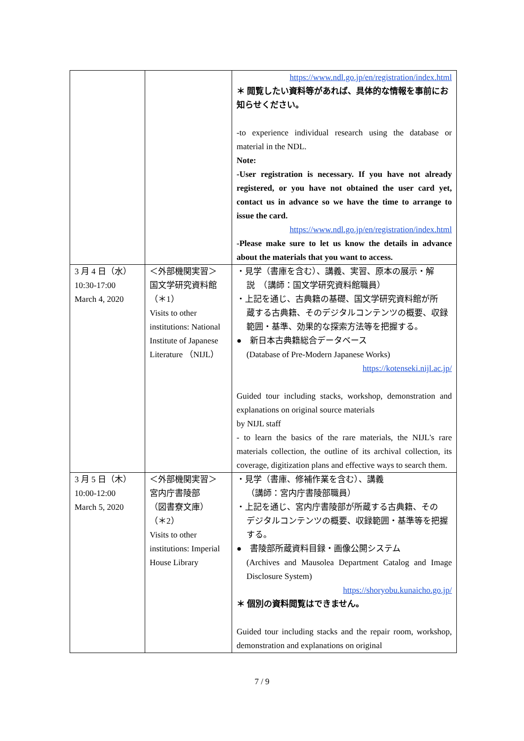| | | https://www.ndl.go.jp/en/registration/index.html ＊ 閲覧したい資料等があれば、具体的な情報を事前にお知らせください。 -to experience individual research using the database or material in the NDL. Note: -User registration is necessary. If you have not already registered, or you have not obtained the user card yet, contact us in advance so we have the time to arrange to issue the card. https://www.ndl.go.jp/en/registration/index.html -Please make sure to let us know the details in advance about the materials that you want to access. |
| 3 月 4 日（水） 10:30-17:00 March 4, 2020 | ＜外部機関実習＞ 国文学研究資料館 （＊1） Visits to other institutions: National Institute of Japanese Literature （NIJL） | ・見学（書庫を含む）、講義、実習、原本の展示・解 説 （講師：国文学研究資料館職員） ・上記を通じ、古典籍の基礎、国文学研究資料館が所 蔵する古典籍、そのデジタルコンテンツの概要、収録範囲・基準、効果的な探索方法等を把握する。 ● 新日本古典籍総合データベース (Database of Pre-Modern Japanese Works) https://kotenseki.nijl.ac.jp/ Guided tour including stacks, workshop, demonstration and explanations on original source materials by NIJL staff - to learn the basics of the rare materials, the NIJL's rare materials collection, the outline of its archival collection, its coverage, digitization plans and effective ways to search them. |
| 3 月 5 日（木） 10:00-12:00 March 5, 2020 | ＜外部機関実習＞ 宮内庁書陵部 （図書寮文庫） （＊2） Visits to other institutions: Imperial House Library | ・見学（書庫、修補作業を含む）、講義 （講師：宮内庁書陵部職員） ・上記を通じ、宮内庁書陵部が所蔵する古典籍、その デジタルコンテンツの概要、収録範囲・基準等を把握する。 ● 書陵部所蔵資料目録・画像公開システム (Archives and Mausolea Department Catalog and Image Disclosure System) https://shoryobu.kunaicho.go.jp/ ＊ 個別の資料閲覧はできません。 Guided tour including stacks and the repair room, workshop, demonstration and explanations on original |
7 / 9